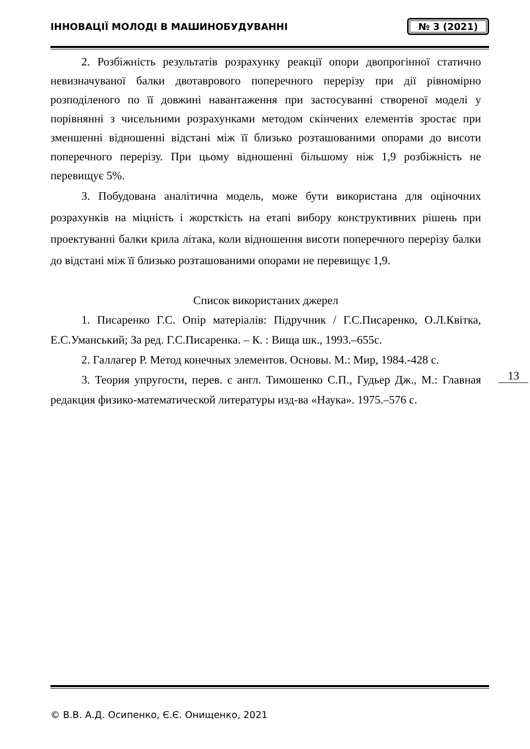ІННОВАЦІЇ МОЛОДІ В МАШИНОБУДУВАННІ
№ 3 (2021)
2. Розбіжність результатів розрахунку реакції опори двопрогінної статично невизначуваної балки двотаврового поперечного перерізу при дії рівномірно розподіленого по її довжині навантаження при застосуванні створеної моделі у порівнянні з чисельними розрахунками методом скінчених елементів зростає при зменшенні відношенні відстані між її близько розташованими опорами до висоти поперечного перерізу. При цьому відношенні більшому ніж 1,9 розбіжність не перевищує 5%.
3. Побудована аналітична модель, може бути використана для оціночних розрахунків на міцність і жорсткість на етапі вибору конструктивних рішень при проектуванні балки крила літака, коли відношення висоти поперечного перерізу балки до відстані між її близько розташованими опорами не перевищує 1,9.
Список використаних джерел
1. Писаренко Г.С. Опір матеріалів: Підручник / Г.С.Писаренко, О.Л.Квітка, Е.С.Уманський; За ред. Г.С.Писаренка. – К. : Вища шк., 1993.–655с.
2. Галлагер Р. Метод конечных элементов. Основы. М.: Мир, 1984.-428 с.
3. Теория упругости, перев. с англ. Тимошенко С.П., Гудьер Дж., М.: Главная редакция физико-математической литературы изд-ва «Наука». 1975.–576 с.
13
© В.В. А.Д. Осипенко, Є.Є. Онищенко, 2021